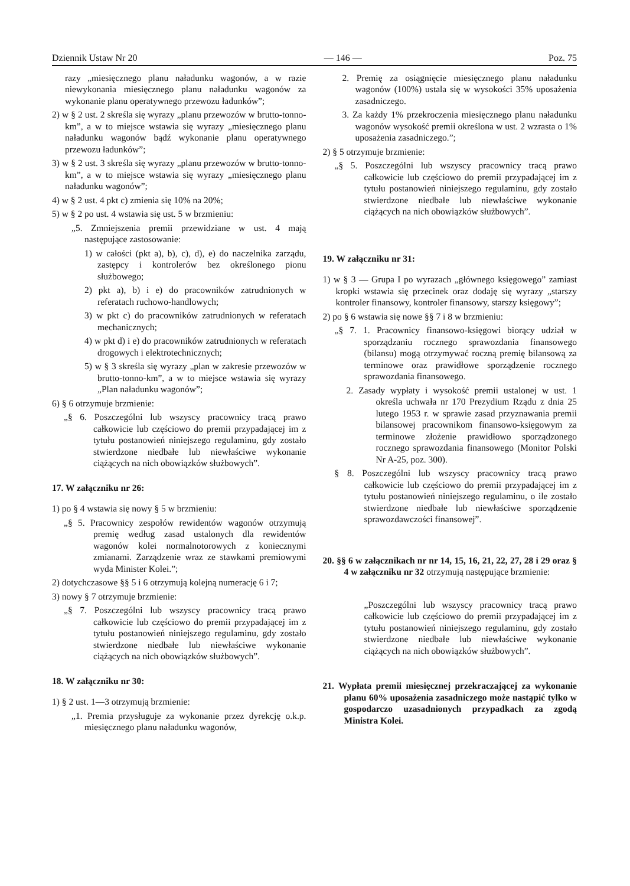Dziennik Ustaw Nr 20 — 146 — Poz. 75
razy „miesięcznego planu naładunku wagonów, a w razie niewykonania miesięcznego planu naładunku wagonów za wykonanie planu operatywnego przewozu ładunków”;
2) w § 2 ust. 2 skreśla się wyrazy „planu przewozów w brutto-tonno-km”, a w to miejsce wstawia się wyrazy „miesięcznego planu naładunku wagonów bądź wykonanie planu operatywnego przewozu ładunków”;
3) w § 2 ust. 3 skreśla się wyrazy „planu przewozów w brutto-tonno-km”, a w to miejsce wstawia się wyrazy „miesięcznego planu naładunku wagonów”;
4) w § 2 ust. 4 pkt c) zmienia się 10% na 20%;
5) w § 2 po ust. 4 wstawia się ust. 5 w brzmieniu:
„5. Zmniejszenia premii przewidziane w ust. 4 mają następujące zastosowanie:
1) w całości (pkt a), b), c), d), e) do naczelnika zarządu, zastępcy i kontrolerów bez określonego pionu służbowego;
2) pkt a), b) i e) do pracowników zatrudnionych w referatach ruchowo-handlowych;
3) w pkt c) do pracowników zatrudnionych w referatach mechanicznych;
4) w pkt d) i e) do pracowników zatrudnionych w referatach drogowych i elektrotechnicznych;
5) w § 3 skreśla się wyrazy „plan w zakresie przewozów w brutto-tonno-km”, a w to miejsce wstawia się wyrazy „Plan naładunku wagonów”;
6) § 6 otrzymuje brzmienie:
„§ 6. Poszczególni lub wszyscy pracownicy tracą prawo całkowicie lub częściowo do premii przypadającej im z tytułu postanowień niniejszego regulaminu, gdy zostało stwierdzone niedbałe lub niewłaściwe wykonanie ciążących na nich obowiązków służbowych”.
17. W załączniku nr 26:
1) po § 4 wstawia się nowy § 5 w brzmieniu:
„§ 5. Pracownicy zespołów rewidentów wagonów otrzymują premię według zasad ustalonych dla rewidentów wagonów kolei normalnotorowych z koniecznymi zmianami. Zarządzenie wraz ze stawkami premiowymi wyda Minister Kolei.”;
2) dotychczasowe §§ 5 i 6 otrzymują kolejną numerację 6 i 7;
3) nowy § 7 otrzymuje brzmienie:
„§ 7. Poszczególni lub wszyscy pracownicy tracą prawo całkowicie lub częściowo do premii przypadającej im z tytułu postanowień niniejszego regulaminu, gdy zostało stwierdzone niedbałe lub niewłaściwe wykonanie ciążących na nich obowiązków służbowych”.
18. W załączniku nr 30:
1) § 2 ust. 1—3 otrzymują brzmienie:
„1. Premia przysługuje za wykonanie przez dyrekcję o.k.p. miesięcznego planu naładunku wagonów,
2. Premię za osiągnięcie miesięcznego planu naładunku wagonów (100%) ustala się w wysokości 35% uposażenia zasadniczego.
3. Za każdy 1% przekroczenia miesięcznego planu naładunku wagonów wysokość premii określona w ust. 2 wzrasta o 1% uposażenia zasadniczego.”;
2) § 5 otrzymuje brzmienie:
„§ 5. Poszczególni lub wszyscy pracownicy tracą prawo całkowicie lub częściowo do premii przypadającej im z tytułu postanowień niniejszego regulaminu, gdy zostało stwierdzone niedbałe lub niewłaściwe wykonanie ciążących na nich obowiązków służbowych”.
19. W załączniku nr 31:
1) w § 3 — Grupa I po wyrazach „głównego księgowego” zamiast kropki wstawia się przecinek oraz dodaję się wyrazy „starszy kontroler finansowy, kontroler finansowy, starszy księgowy”;
2) po § 6 wstawia się nowe §§ 7 i 8 w brzmieniu:
„§ 7. 1. Pracownicy finansowo-księgowi biorący udział w sporządzaniu rocznego sprawozdania finansowego (bilansu) mogą otrzymywać roczną premię bilansową za terminowe oraz prawidłowe sporządzenie rocznego sprawozdania finansowego.
2. Zasady wypłaty i wysokość premii ustalonej w ust. 1 określa uchwała nr 170 Prezydium Rządu z dnia 25 lutego 1953 r. w sprawie zasad przyznawania premii bilansowej pracownikom finansowo-księgowym za terminowe złożenie prawidłowo sporządzonego rocznego sprawozdania finansowego (Monitor Polski Nr A-25, poz. 300).
§ 8. Poszczególni lub wszyscy pracownicy tracą prawo całkowicie lub częściowo do premii przypadającej im z tytułu postanowień niniejszego regulaminu, o ile zostało stwierdzone niedbałe lub niewłaściwe sporządzenie sprawozdawczości finansowej”.
20. §§ 6 w załącznikach nr nr 14, 15, 16, 21, 22, 27, 28 i 29 oraz § 4 w załączniku nr 32 otrzymują następujące brzmienie:
„Poszczególni lub wszyscy pracownicy tracą prawo całkowicie lub częściowo do premii przypadającej im z tytułu postanowień niniejszego regulaminu, gdy zostało stwierdzone niedbałe lub niewłaściwe wykonanie ciążących na nich obowiązków służbowych”.
21. Wypłata premii miesięcznej przekraczającej za wykonanie planu 60% uposażenia zasadniczego może nastąpić tylko w gospodarczo uzasadnionych przypadkach za zgodą Ministra Kolei.